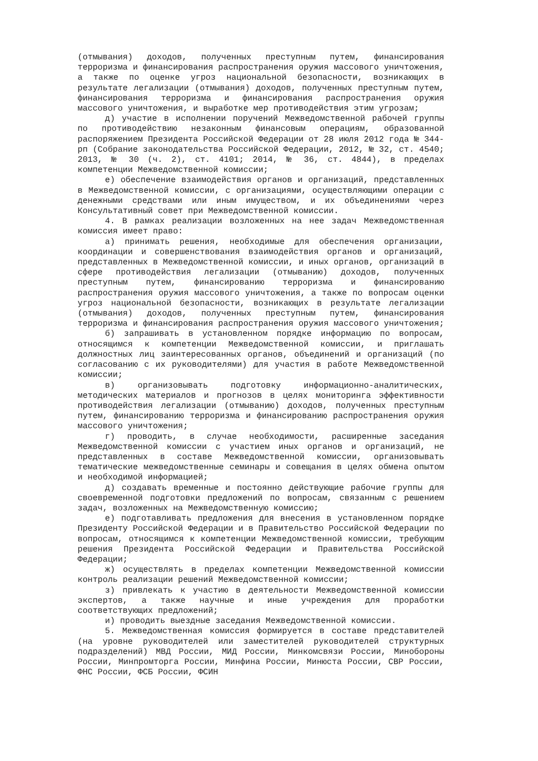(отмывания) доходов, полученных преступным путем, финансирования терроризма и финансирования распространения оружия массового уничтожения, а также по оценке угроз национальной безопасности, возникающих в результате легализации (отмывания) доходов, полученных преступным путем, финансирования терроризма и финансирования распространения оружия массового уничтожения, и выработке мер противодействия этим угрозам;
д) участие в исполнении поручений Межведомственной рабочей группы по противодействию незаконным финансовым операциям, образованной распоряжением Президента Российской Федерации от 28 июля 2012 года № 344-рп (Собрание законодательства Российской Федерации, 2012, № 32, ст. 4540; 2013, № 30 (ч. 2), ст. 4101; 2014, № 36, ст. 4844), в пределах компетенции Межведомственной комиссии;
е) обеспечение взаимодействия органов и организаций, представленных в Межведомственной комиссии, с организациями, осуществляющими операции с денежными средствами или иным имуществом, и их объединениями через Консультативный совет при Межведомственной комиссии.
4. В рамках реализации возложенных на нее задач Межведомственная комиссия имеет право:
а) принимать решения, необходимые для обеспечения организации, координации и совершенствования взаимодействия органов и организаций, представленных в Межведомственной комиссии, и иных органов, организаций в сфере противодействия легализации (отмыванию) доходов, полученных преступным путем, финансированию терроризма и финансированию распространения оружия массового уничтожения, а также по вопросам оценки угроз национальной безопасности, возникающих в результате легализации (отмывания) доходов, полученных преступным путем, финансирования терроризма и финансирования распространения оружия массового уничтожения;
б) запрашивать в установленном порядке информацию по вопросам, относящимся к компетенции Межведомственной комиссии, и приглашать должностных лиц заинтересованных органов, объединений и организаций (по согласованию с их руководителями) для участия в работе Межведомственной комиссии;
в) организовывать подготовку информационно-аналитических, методических материалов и прогнозов в целях мониторинга эффективности противодействия легализации (отмыванию) доходов, полученных преступным путем, финансированию терроризма и финансированию распространения оружия массового уничтожения;
г) проводить, в случае необходимости, расширенные заседания Межведомственной комиссии с участием иных органов и организаций, не представленных в составе Межведомственной комиссии, организовывать тематические межведомственные семинары и совещания в целях обмена опытом и необходимой информацией;
д) создавать временные и постоянно действующие рабочие группы для своевременной подготовки предложений по вопросам, связанным с решением задач, возложенных на Межведомственную комиссию;
е) подготавливать предложения для внесения в установленном порядке Президенту Российской Федерации и в Правительство Российской Федерации по вопросам, относящимся к компетенции Межведомственной комиссии, требующим решения Президента Российской Федерации и Правительства Российской Федерации;
ж) осуществлять в пределах компетенции Межведомственной комиссии контроль реализации решений Межведомственной комиссии;
з) привлекать к участию в деятельности Межведомственной комиссии экспертов, а также научные и иные учреждения для проработки соответствующих предложений;
и) проводить выездные заседания Межведомственной комиссии.
5. Межведомственная комиссия формируется в составе представителей (на уровне руководителей или заместителей руководителей структурных подразделений) МВД России, МИД России, Минкомсвязи России, Минобороны России, Минпромторга России, Минфина России, Минюста России, СВР России, ФНС России, ФСБ России, ФСИН